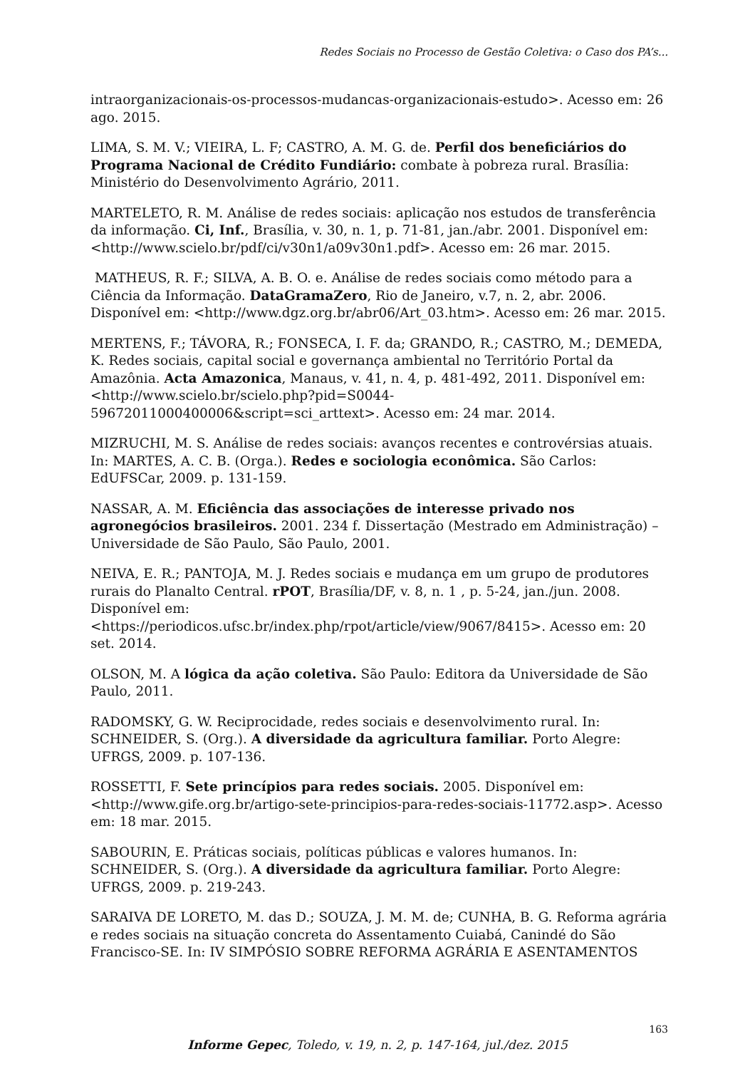Redes Sociais no Processo de Gestão Coletiva: o Caso dos PA’s...
intraorganizacionais-os-processos-mudancas-organizacionais-estudo>. Acesso em: 26 ago. 2015.
LIMA, S. M. V.; VIEIRA, L. F; CASTRO, A. M. G. de. Perfil dos beneficiários do Programa Nacional de Crédito Fundiário: combate à pobreza rural. Brasília: Ministério do Desenvolvimento Agrário, 2011.
MARTELETO, R. M. Análise de redes sociais: aplicação nos estudos de transferência da informação. Ci, Inf., Brasília, v. 30, n. 1, p. 71-81, jan./abr. 2001. Disponível em: <http://www.scielo.br/pdf/ci/v30n1/a09v30n1.pdf>. Acesso em: 26 mar. 2015.
MATHEUS, R. F.; SILVA, A. B. O. e. Análise de redes sociais como método para a Ciência da Informação. DataGramaZero, Rio de Janeiro, v.7, n. 2, abr. 2006. Disponível em: <http://www.dgz.org.br/abr06/Art_03.htm>. Acesso em: 26 mar. 2015.
MERTENS, F.; TÁVORA, R.; FONSECA, I. F. da; GRANDO, R.; CASTRO, M.; DEMEDA, K. Redes sociais, capital social e governança ambiental no Território Portal da Amazônia. Acta Amazonica, Manaus, v. 41, n. 4, p. 481-492, 2011. Disponível em: <http://www.scielo.br/scielo.php?pid=S0044-59672011000400006&script=sci_arttext>. Acesso em: 24 mar. 2014.
MIZRUCHI, M. S. Análise de redes sociais: avanços recentes e controvérsias atuais. In: MARTES, A. C. B. (Orga.). Redes e sociologia econômica. São Carlos: EdUFSCar, 2009. p. 131-159.
NASSAR, A. M. Eficiência das associações de interesse privado nos agronegócios brasileiros. 2001. 234 f. Dissertação (Mestrado em Administração) – Universidade de São Paulo, São Paulo, 2001.
NEIVA, E. R.; PANTOJA, M. J. Redes sociais e mudança em um grupo de produtores rurais do Planalto Central. rPOT, Brasília/DF, v. 8, n. 1 , p. 5-24, jan./jun. 2008. Disponível em:
<https://periodicos.ufsc.br/index.php/rpot/article/view/9067/8415>. Acesso em: 20 set. 2014.
OLSON, M. A lógica da ação coletiva. São Paulo: Editora da Universidade de São Paulo, 2011.
RADOMSKY, G. W. Reciprocidade, redes sociais e desenvolvimento rural. In: SCHNEIDER, S. (Org.). A diversidade da agricultura familiar. Porto Alegre: UFRGS, 2009. p. 107-136.
ROSSETTI, F. Sete princípios para redes sociais. 2005. Disponível em: <http://www.gife.org.br/artigo-sete-principios-para-redes-sociais-11772.asp>. Acesso em: 18 mar. 2015.
SABOURIN, E. Práticas sociais, políticas públicas e valores humanos. In: SCHNEIDER, S. (Org.). A diversidade da agricultura familiar. Porto Alegre: UFRGS, 2009. p. 219-243.
SARAIVA DE LORETO, M. das D.; SOUZA, J. M. M. de; CUNHA, B. G. Reforma agrária e redes sociais na situação concreta do Assentamento Cuiabá, Canindé do São Francisco-SE. In: IV SIMPÓSIO SOBRE REFORMA AGRÁRIA E ASENTAMENTOS
163
Informe Gepec, Toledo, v. 19, n. 2, p. 147-164, jul./dez. 2015